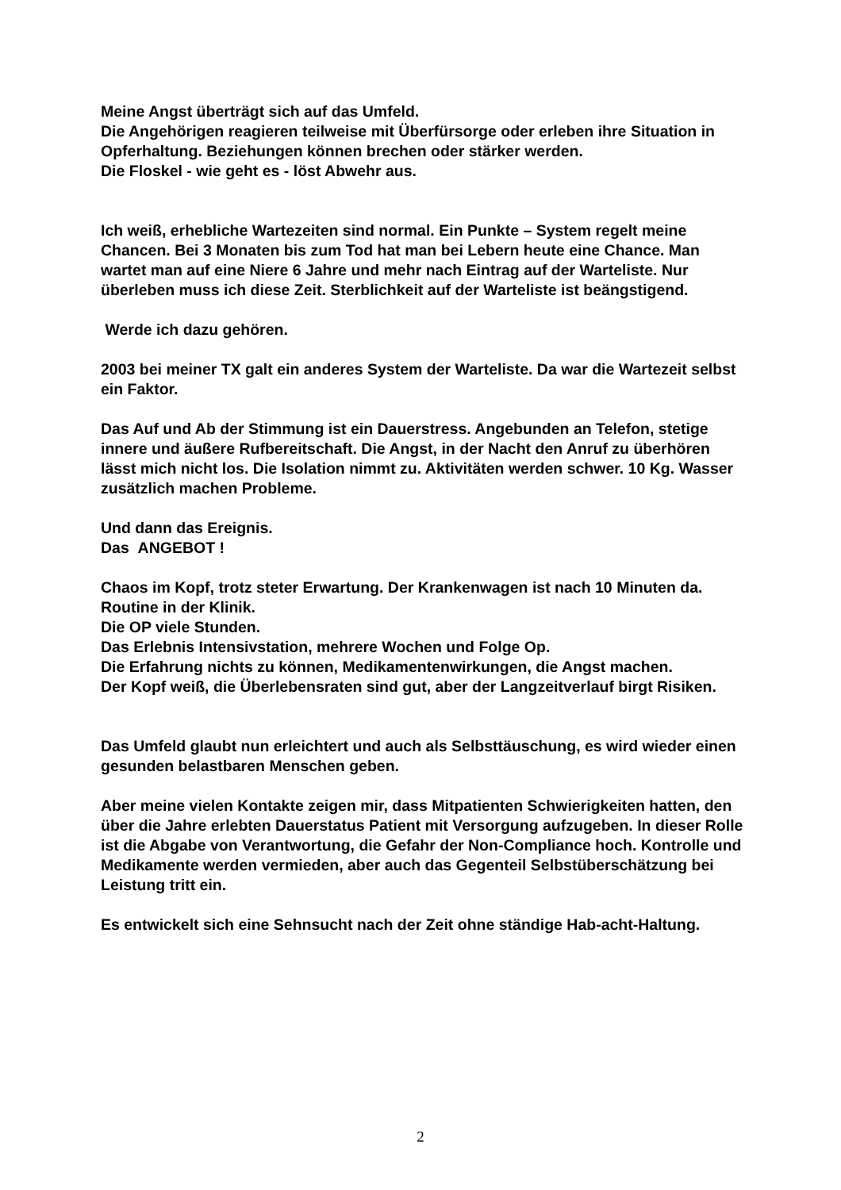Meine Angst überträgt sich auf das Umfeld.
Die Angehörigen reagieren teilweise mit Überfürsorge oder erleben ihre Situation in Opferhaltung. Beziehungen können brechen oder stärker werden.
Die Floskel - wie geht es - löst Abwehr aus.
Ich weiß, erhebliche Wartezeiten sind normal. Ein Punkte – System regelt meine Chancen. Bei 3 Monaten bis zum Tod hat man bei Lebern heute eine Chance. Man wartet man auf eine Niere 6 Jahre und mehr nach Eintrag auf der Warteliste. Nur überleben muss ich diese Zeit. Sterblichkeit auf der Warteliste ist beängstigend.
Werde ich dazu gehören.
2003 bei meiner TX galt ein anderes System der Warteliste. Da war die Wartezeit selbst ein Faktor.
Das Auf und Ab der Stimmung ist ein Dauerstress. Angebunden an Telefon, stetige innere und äußere Rufbereitschaft. Die Angst, in der Nacht den Anruf zu überhören lässt mich nicht los. Die Isolation nimmt zu. Aktivitäten werden schwer. 10 Kg. Wasser zusätzlich machen Probleme.
Und dann das Ereignis.
Das ANGEBOT !
Chaos im Kopf, trotz steter Erwartung. Der Krankenwagen ist nach 10 Minuten da.
Routine in der Klinik.
Die OP viele Stunden.
Das Erlebnis Intensivstation, mehrere Wochen und Folge Op.
Die Erfahrung nichts zu können, Medikamentenwirkungen, die Angst machen.
Der Kopf weiß, die Überlebensraten sind gut, aber der Langzeitverlauf birgt Risiken.
Das Umfeld glaubt nun erleichtert und auch als Selbsttäuschung, es wird wieder einen gesunden belastbaren Menschen geben.
Aber meine vielen Kontakte zeigen mir, dass Mitpatienten Schwierigkeiten hatten, den über die Jahre erlebten Dauerstatus Patient mit Versorgung aufzugeben. In dieser Rolle ist die Abgabe von Verantwortung, die Gefahr der Non-Compliance hoch. Kontrolle und Medikamente werden vermieden, aber auch das Gegenteil Selbstüberschätzung bei Leistung tritt ein.
Es entwickelt sich eine Sehnsucht nach der Zeit ohne ständige Hab-acht-Haltung.
2